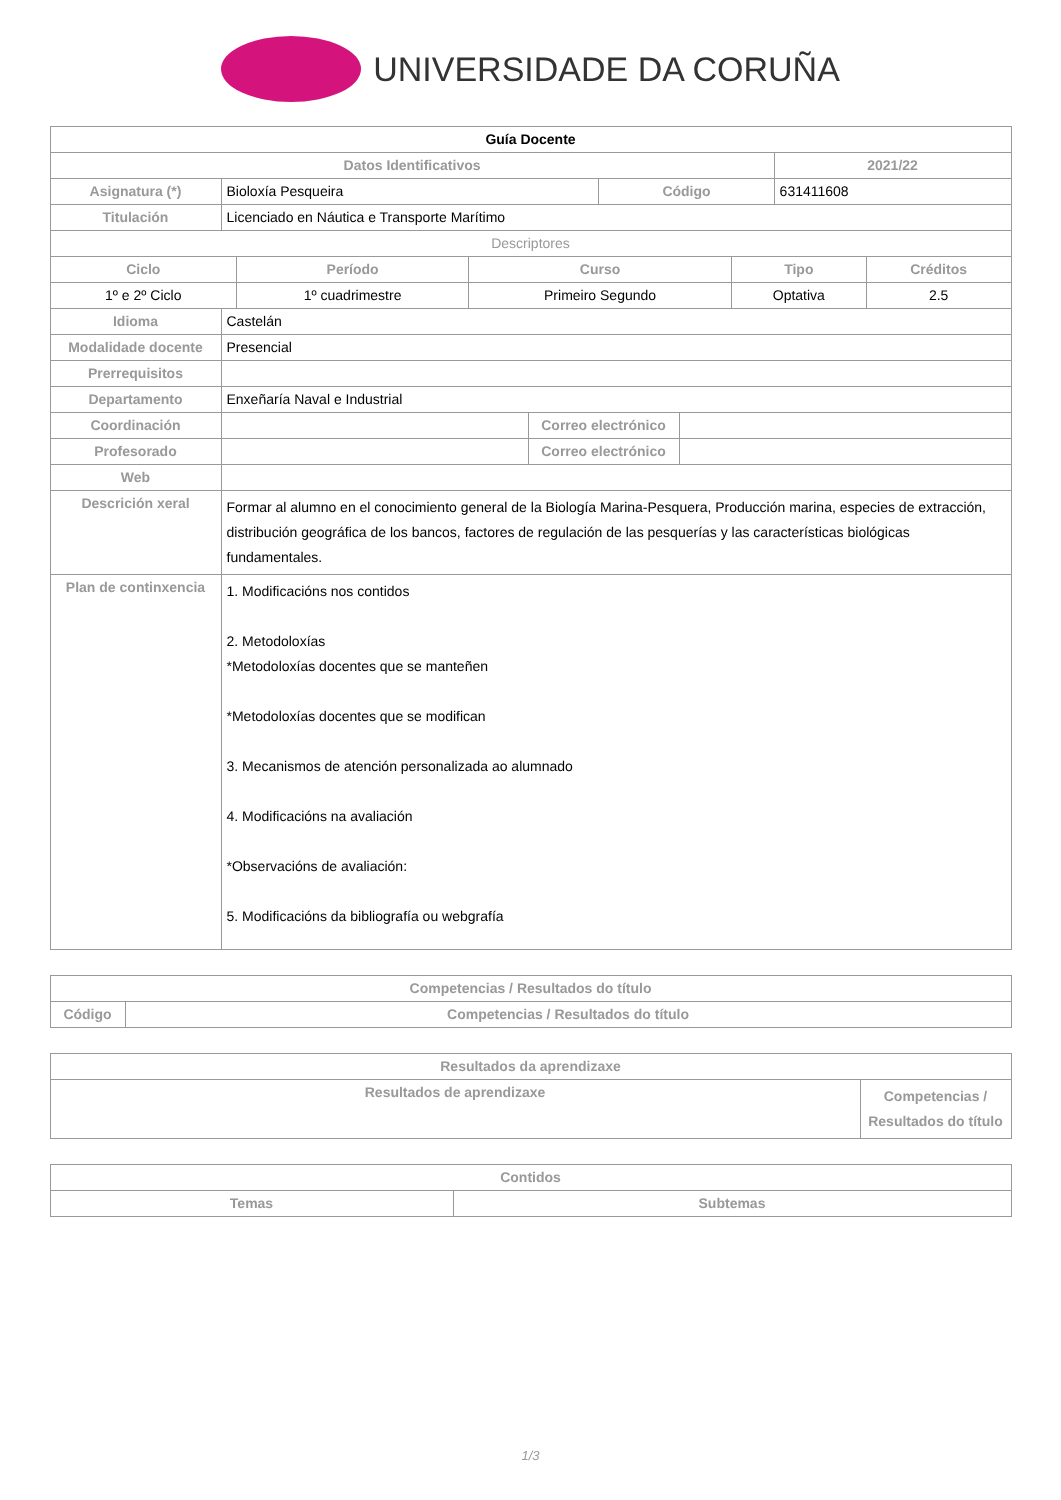UNIVERSIDADE DA CORUÑA
| Guía Docente | | | |
| --- | --- | --- | --- |
| Datos Identificativos | | | 2021/22 |
| Asignatura (*) | Bioloxía Pesqueira | Código | 631411608 |
| Titulación | Licenciado en Náutica e Transporte Marítimo | | |
| Descriptores | | | |
| Ciclo | Período | Curso | Tipo | Créditos |
| --- | --- | --- | --- | --- |
| 1º e 2º Ciclo | 1º cuadrimestre | Primeiro Segundo | Optativa | 2.5 |
| Idioma | Castelán | | |
| Modalidade docente | Presencial | | |
| Prerrequisitos | | | |
| Departamento | Enxeñaría Naval e Industrial | | |
| Coordinación | | Correo electrónico | |
| Profesorado | | Correo electrónico | |
| Web | | | |
| Descrición xeral | Formar al alumno en el conocimiento general de la Biología Marina-Pesquera, Producción marina, especies de extracción, distribución geográfica de los bancos, factores de regulación de las pesquerías y las características biológicas fundamentales. | | |
| Plan de continxencia | 1. Modificacións nos contidos 2. Metodoloxías *Metodoloxías docentes que se manteñen *Metodoloxías docentes que se modifican 3. Mecanismos de atención personalizada ao alumnado 4. Modificacións na avaliación *Observacións de avaliación: 5. Modificacións da bibliografía ou webgrafía | | |
| Competencias / Resultados do título | |
| --- | --- |
| Código | Competencias / Resultados do título |
| Resultados da aprendizaxe | |
| --- | --- |
| Resultados de aprendizaxe | Competencias / Resultados do título |
| Contidos | |
| --- | --- |
| Temas | Subtemas |
1/3